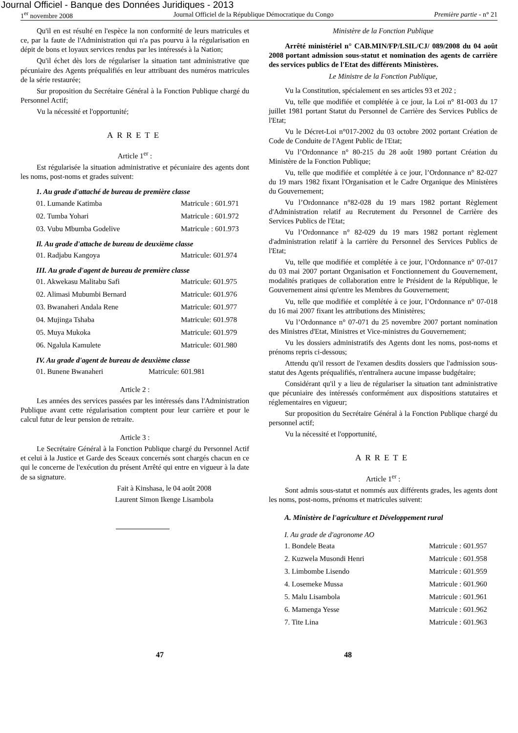Journal Officiel - Banque des Données Juridiques - 2013
1<sup>er</sup> novembre 2008 Journal Officiel de la République Démocratique du Congo Première partie - n° 21
Qu'il en est résulté en l'espèce la non conformité de leurs matricules et ce, par la faute de l'Administration qui n'a pas pourvu à la régularisation en dépit de bons et loyaux services rendus par les intéressés à la Nation;
Qu'il échet dès lors de régulariser la situation tant administrative que pécuniaire des Agents préqualifiés en leur attribuant des numéros matricules de la série restaurée;
Sur proposition du Secrétaire Général à la Fonction Publique chargé du Personnel Actif;
Vu la nécessité et l'opportunité;
ARRETE
Article 1<sup>er</sup> :
Est régularisée la situation administrative et pécuniaire des agents dont les noms, post-noms et grades suivent:
1. Au grade d'attaché de bureau de première classe
01. Lumande Katimba Matricule : 601.971
02. Tumba Yohari Matricule : 601.972
03. Vubu Mbumba Godelive Matricule : 601.973
Il. Au grade d'attache de bureau de deuxième classe
01. Radjabu Kangoya Matricule: 601.974
III. Au grade d'agent de bureau de première classe
01. Akwekasu Malitabu Safi Matricule: 601.975
02. Alimasi Mubumbi Bernard Matricule: 601.976
03. Bwanaheri Andala Rene Matricule: 601.977
04. Mujinga Tshaba Matricule: 601.978
05. Muya Mukoka Matricule: 601.979
06. Ngalula Kamulete Matricule: 601.980
IV. Au grade d'agent de bureau de deuxième classe
01. Bunene Bwanaheri Matricule: 601.981
Article 2 :
Les années des services passées par les intéressés dans l'Administration Publique avant cette régularisation comptent pour leur carrière et pour le calcul futur de leur pension de retraite.
Article 3 :
Le Secrétaire Général à la Fonction Publique chargé du Personnel Actif et celui à la Justice et Garde des Sceaux concernés sont chargés chacun en ce qui le concerne de l'exécution du présent Arrêté qui entre en vigueur à la date de sa signature.
Fait à Kinshasa, le 04 août 2008
Laurent Simon Ikenge Lisambola
Ministère de la Fonction Publique
Arrêté ministériel n° CAB.MIN/FP/LSIL/CJ/ 089/2008 du 04 août 2008 portant admission sous-statut et nomination des agents de carrière des services publics de l'Etat des différents Ministères.
Le Ministre de la Fonction Publique,
Vu la Constitution, spécialement en ses articles 93 et 202 ;
Vu, telle que modifiée et complétée à ce jour, la Loi n° 81-003 du 17 juillet 1981 portant Statut du Personnel de Carrière des Services Publics de l'Etat;
Vu le Décret-Loi n°017-2002 du 03 octobre 2002 portant Création de Code de Conduite de l'Agent Public de l'Etat;
Vu l’Ordonnance n° 80-215 du 28 août 1980 portant Création du Ministère de la Fonction Publique;
Vu, telle que modifiée et complétée à ce jour, l’Ordonnance n° 82-027 du 19 mars 1982 fixant l'Organisation et le Cadre Organique des Ministères du Gouvernement;
Vu l’Ordonnance n°82-028 du 19 mars 1982 portant Règlement d'Administration relatif au Recrutement du Personnel de Carrière des Services Publics de l'Etat;
Vu l’Ordonnance n° 82-029 du 19 mars 1982 portant règlement d'administration relatif à la carrière du Personnel des Services Publics de l'Etat;
Vu, telle que modifiée et complétée à ce jour, l’Ordonnance n° 07-017 du 03 mai 2007 portant Organisation et Fonctionnement du Gouvernement, modalités pratiques de collaboration entre le Président de la République, le Gouvernement ainsi qu'entre les Membres du Gouvernement;
Vu, telle que modifiée et complétée à ce jour, l’Ordonnance n° 07-018 du 16 mai 2007 fixant les attributions des Ministères;
Vu l’Ordonnance n° 07-071 du 25 novembre 2007 portant nomination des Ministres d'Etat, Ministres et Vice-ministres du Gouvernement;
Vu les dossiers administratifs des Agents dont les noms, post-noms et prénoms repris ci-dessous;
Attendu qu'il ressort de l'examen desdits dossiers que l'admission sous-statut des Agents préqualifiés, n'entraînera aucune impasse budgétaire;
Considérant qu'il y a lieu de régulariser la situation tant administrative que pécuniaire des intéressés conformément aux dispositions statutaires et réglementaires en vigueur;
Sur proposition du Secrétaire Général à la Fonction Publique chargé du personnel actif;
Vu la nécessité et l'opportunité,
ARRETE
Article 1<sup>er</sup> :
Sont admis sous-statut et nommés aux différents grades, les agents dont les noms, post-noms, prénoms et matricules suivent:
A. Ministère de l'agriculture et Développement rural
I. Au grade de d'agronome AO
1. Bondele Beata Matricule : 601.957
2. Kuzwela Musondi Henri Matricule : 601.958
3. Limbombe Lisendo Matricule : 601.959
4. Losemeke Mussa Matricule : 601.960
5. Malu Lisambola Matricule : 601.961
6. Mamenga Yesse Matricule : 601.962
7. Tite Lina Matricule : 601.963
47 48